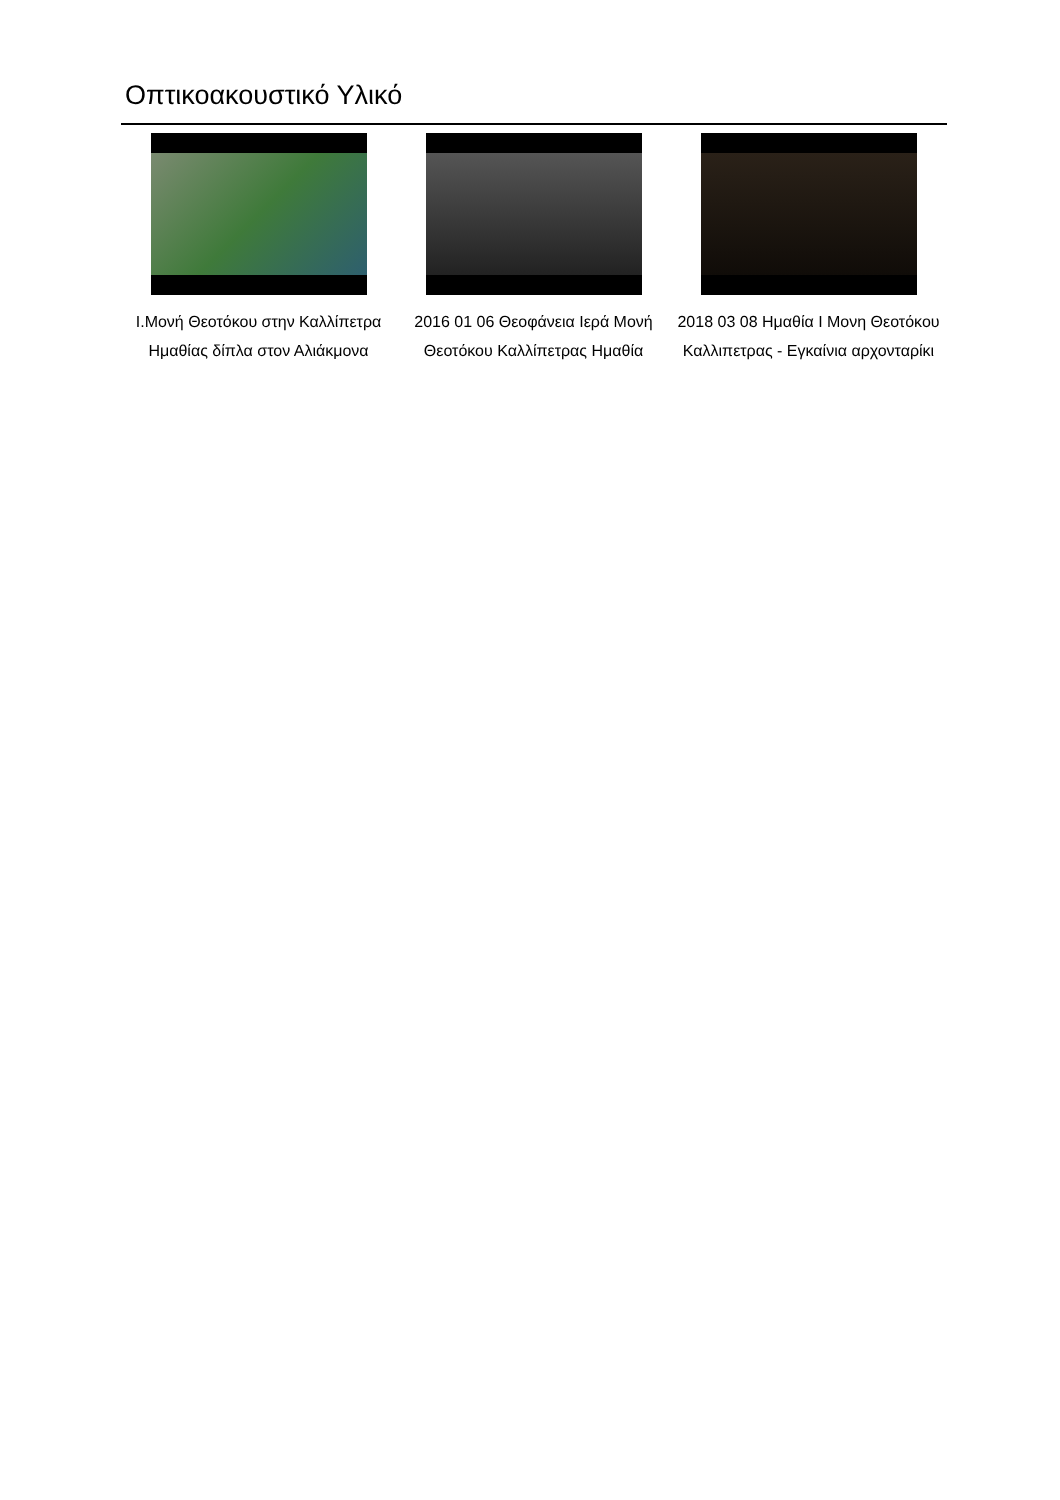Οπτικοακουστικό Υλικό
Ι.Μονή Θεοτόκου στην Καλλίπετρα Ημαθίας δίπλα στον Αλιάκμονα
2016 01 06 Θεοφάνεια Ιερά Μονή Θεοτόκου Καλλίπετρας Ημαθία
2018 03 08 Ημαθία Ι Μονη Θεοτόκου Καλλιπετρας - Εγκαίνια αρχονταρίκι